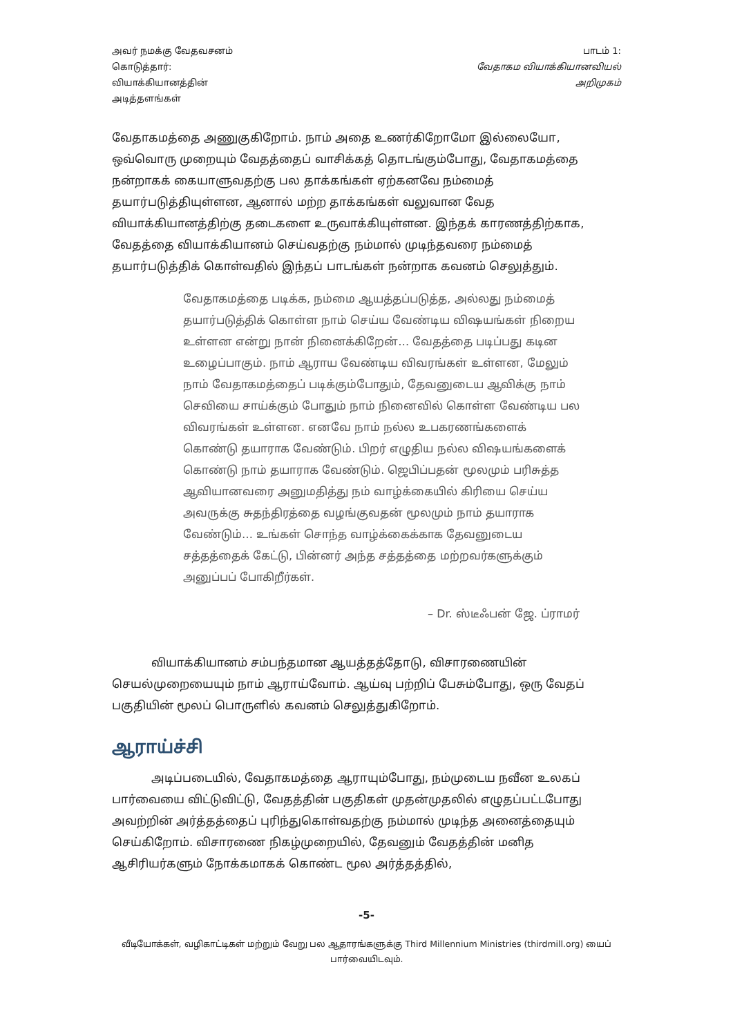அவர் நமக்கு வேதவசனம்
கொடுத்தார்:
வியாக்கியானத்தின்
அடித்தளங்கள்
பாடம் 1:
வேதாகம வியாக்கியானவியல்
அறிமுகம்
வேதாகமத்தை அணுகுகிறோம். நாம் அதை உணர்கிறோமோ இல்லையோ, ஒவ்வொரு முறையும் வேதத்தைப் வாசிக்கத் தொடங்கும்போது, வேதாகமத்தை நன்றாகக் கையாளுவதற்கு பல தாக்கங்கள் ஏற்கனவே நம்மைத் தயார்படுத்தியுள்ளன, ஆனால் மற்ற தாக்கங்கள் வலுவான வேத வியாக்கியானத்திற்கு தடைகளை உருவாக்கியுள்ளன. இந்தக் காரணத்திற்காக, வேதத்தை வியாக்கியானம் செய்வதற்கு நம்மால் முடிந்தவரை நம்மைத் தயார்படுத்திக் கொள்வதில் இந்தப் பாடங்கள் நன்றாக கவனம் செலுத்தும்.
வேதாகமத்தை படிக்க, நம்மை ஆயத்தப்படுத்த, அல்லது நம்மைத் தயார்படுத்திக் கொள்ள நாம் செய்ய வேண்டிய விஷயங்கள் நிறைய உள்ளன என்று நான் நினைக்கிறேன்… வேதத்தை படிப்பது கடின உழைப்பாகும். நாம் ஆராய வேண்டிய விவரங்கள் உள்ளன, மேலும் நாம் வேதாகமத்தைப் படிக்கும்போதும், தேவனுடைய ஆவிக்கு நாம் செவியை சாய்க்கும் போதும் நாம் நினைவில் கொள்ள வேண்டிய பல விவரங்கள் உள்ளன. எனவே நாம் நல்ல உபகரணங்களைக் கொண்டு தயாராக வேண்டும். பிறர் எழுதிய நல்ல விஷயங்களைக் கொண்டு நாம் தயாராக வேண்டும். ஜெபிப்பதன் மூலமும் பரிசுத்த ஆவியானவரை அனுமதித்து நம் வாழ்க்கையில் கிரியை செய்ய அவருக்கு சுதந்திரத்தை வழங்குவதன் மூலமும் நாம் தயாராக வேண்டும்… உங்கள் சொந்த வாழ்க்கைக்காக தேவனுடைய சத்தத்தைக் கேட்டு, பின்னர் அந்த சத்தத்தை மற்றவர்களுக்கும் அனுப்பப் போகிறீர்கள்.
– Dr. ஸ்டீஃபன் ஜே. ப்ராமர்
வியாக்கியானம் சம்பந்தமான ஆயத்தத்தோடு, விசாரணையின் செயல்முறையையும் நாம் ஆராய்வோம். ஆய்வு பற்றிப் பேசும்போது, ஒரு வேதப் பகுதியின் மூலப் பொருளில் கவனம் செலுத்துகிறோம்.
ஆராய்ச்சி
அடிப்படையில், வேதாகமத்தை ஆராயும்போது, நம்முடைய நவீன உலகப் பார்வையை விட்டுவிட்டு, வேதத்தின் பகுதிகள் முதன்முதலில் எழுதப்பட்டபோது அவற்றின் அர்த்தத்தைப் புரிந்துகொள்வதற்கு நம்மால் முடிந்த அனைத்தையும் செய்கிறோம். விசாரணை நிகழ்முறையில், தேவனும் வேதத்தின் மனித ஆசிரியர்களும் நோக்கமாகக் கொண்ட மூல அர்த்தத்தில்,
-5-
வீடியோக்கள், வழிகாட்டிகள் மற்றும் வேறு பல ஆதாரங்களுக்கு Third Millennium Ministries (thirdmill.org) யைப் பார்வையிடவும்.